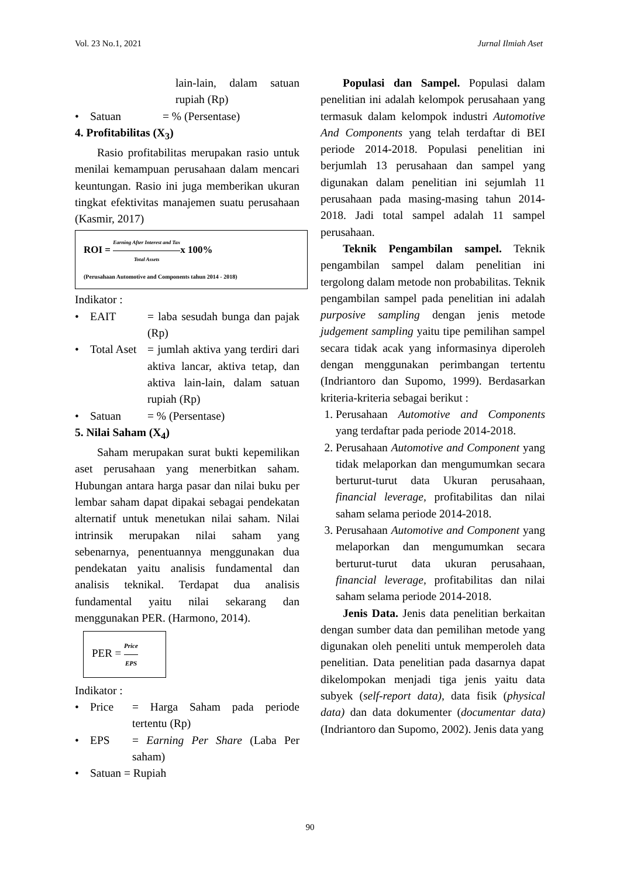Vol. 23 No.1, 2021 Jurnal Ilmiah Aset
lain-lain, dalam satuan rupiah (Rp)
• Satuan = % (Persentase)
4. Profitabilitas (X<sub>3</sub>)
Rasio profitabilitas merupakan rasio untuk menilai kemampuan perusahaan dalam mencari keuntungan. Rasio ini juga memberikan ukuran tingkat efektivitas manajemen suatu perusahaan (Kasmir, 2017)
ROI = Earning After Interest and Tax Total Assetsx 100%
(Perusahaan Automotive and Components tahun 2014 - 2018)
Indikator :
• EAIT = laba sesudah bunga dan pajak (Rp)
• Total Aset = jumlah aktiva yang terdiri dari aktiva lancar, aktiva tetap, dan aktiva lain-lain, dalam satuan rupiah (Rp)
• Satuan = % (Persentase)
5. Nilai Saham (X<sub>4</sub>)
Saham merupakan surat bukti kepemilikan aset perusahaan yang menerbitkan saham. Hubungan antara harga pasar dan nilai buku per lembar saham dapat dipakai sebagai pendekatan alternatif untuk menetukan nilai saham. Nilai intrinsik merupakan nilai saham yang sebenarnya, penentuannya menggunakan dua pendekatan yaitu analisis fundamental dan analisis teknikal. Terdapat dua analisis fundamental yaitu nilai sekarang dan menggunakan PER. (Harmono, 2014).
PER = Price EPS
Indikator :
• Price = Harga Saham pada periode tertentu (Rp)
• EPS = Earning Per Share (Laba Per saham)
• Satuan = Rupiah
Populasi dan Sampel. Populasi dalam penelitian ini adalah kelompok perusahaan yang termasuk dalam kelompok industri Automotive And Components yang telah terdaftar di BEI periode 2014-2018. Populasi penelitian ini berjumlah 13 perusahaan dan sampel yang digunakan dalam penelitian ini sejumlah 11 perusahaan pada masing-masing tahun 2014-2018. Jadi total sampel adalah 11 sampel perusahaan.
Teknik Pengambilan sampel. Teknik pengambilan sampel dalam penelitian ini tergolong dalam metode non probabilitas. Teknik pengambilan sampel pada penelitian ini adalah purposive sampling dengan jenis metode judgement sampling yaitu tipe pemilihan sampel secara tidak acak yang informasinya diperoleh dengan menggunakan perimbangan tertentu (Indriantoro dan Supomo, 1999). Berdasarkan kriteria-kriteria sebagai berikut :
1. Perusahaan Automotive and Components yang terdaftar pada periode 2014-2018.
2. Perusahaan Automotive and Component yang tidak melaporkan dan mengumumkan secara berturut-turut data Ukuran perusahaan, financial leverage, profitabilitas dan nilai saham selama periode 2014-2018.
3. Perusahaan Automotive and Component yang melaporkan dan mengumumkan secara berturut-turut data ukuran perusahaan, financial leverage, profitabilitas dan nilai saham selama periode 2014-2018.
Jenis Data. Jenis data penelitian berkaitan dengan sumber data dan pemilihan metode yang digunakan oleh peneliti untuk memperoleh data penelitian. Data penelitian pada dasarnya dapat dikelompokan menjadi tiga jenis yaitu data subyek (self-report data), data fisik (physical data) dan data dokumenter (documentar data) (Indriantoro dan Supomo, 2002). Jenis data yang
90